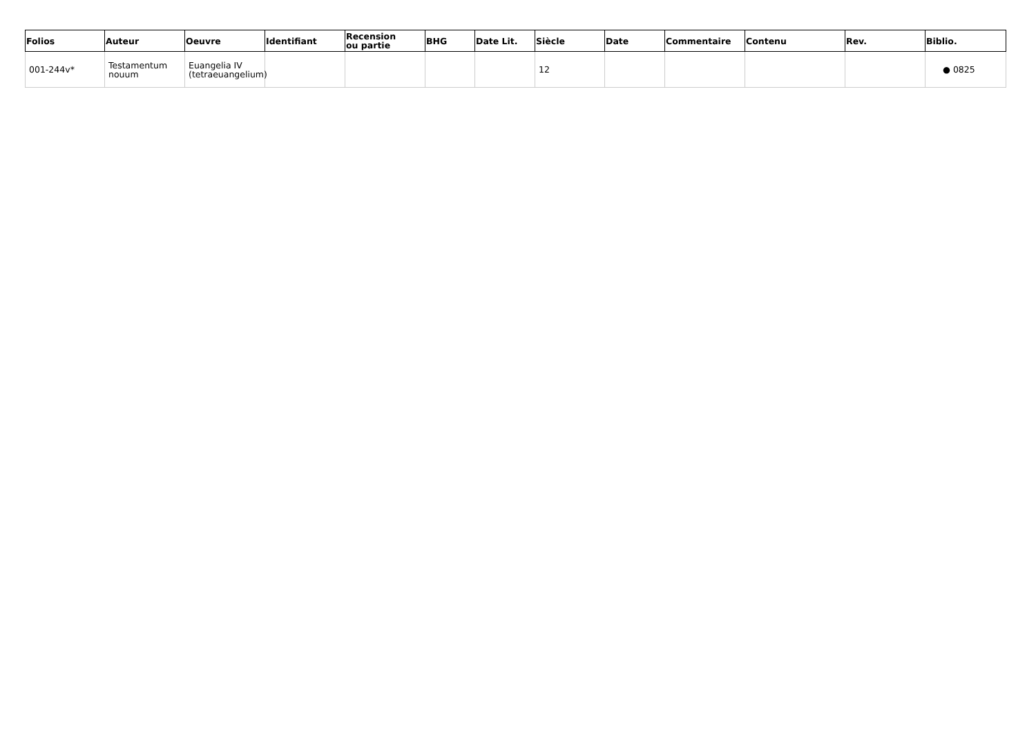| Folios | Auteur | Oeuvre | Identifiant | Recension ou partie | BHG | Date Lit. | Siècle | Date | Commentaire | Contenu | Rev. | Biblio. |
| --- | --- | --- | --- | --- | --- | --- | --- | --- | --- | --- | --- | --- |
| 001-244v* | Testamentum nouum | Euangelia IV (tetraeuangelium) | | | | | 12 | | | | | ● 0825 |